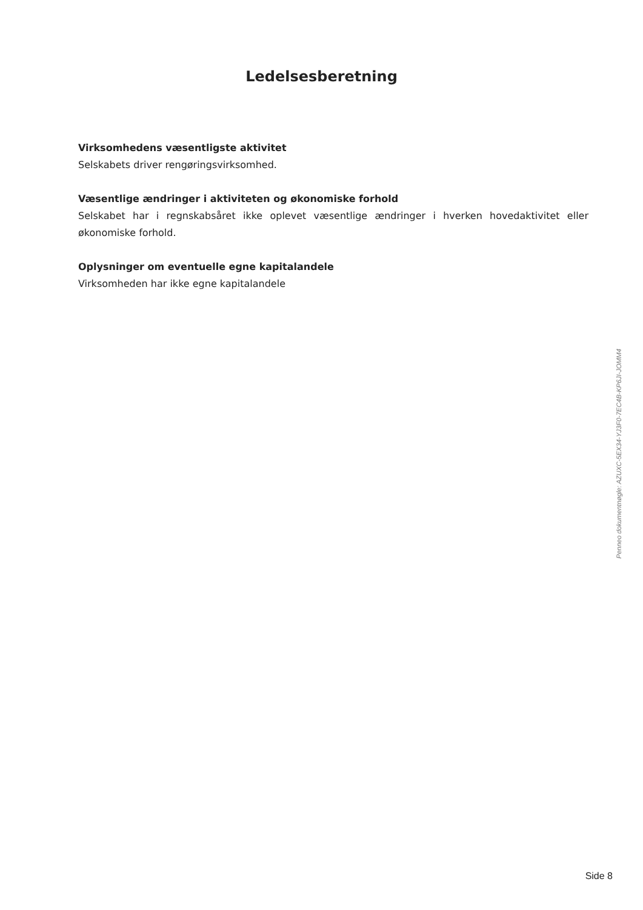Ledelsesberetning
Virksomhedens væsentligste aktivitet
Selskabets driver rengøringsvirksomhed.
Væsentlige ændringer i aktiviteten og økonomiske forhold
Selskabet har i regnskabsåret ikke oplevet væsentlige ændringer i hverken hovedaktivitet eller økonomiske forhold.
Oplysninger om eventuelle egne kapitalandele
Virksomheden har ikke egne kapitalandele
Penneo dokumentnøgle: AZUXC-5EX34-YJ3F0-7EC4B-KP6JI-JOMM4
Side 8